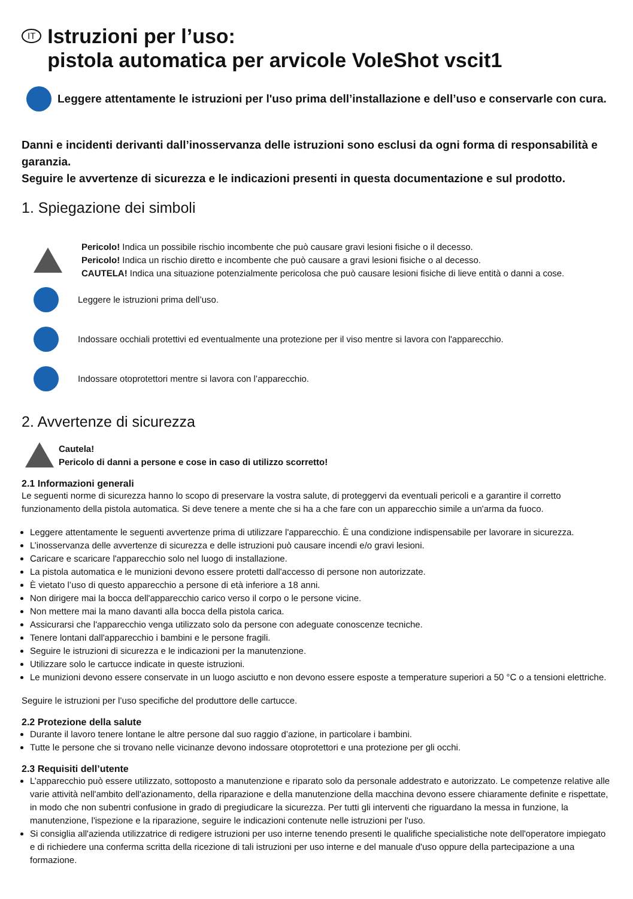IT Istruzioni per l’uso:
pistola automatica per arvicole VoleShot vscit1
Leggere attentamente le istruzioni per l'uso prima dell’installazione e dell’uso e conservarle con cura.
Danni e incidenti derivanti dall’inosservanza delle istruzioni sono esclusi da ogni forma di responsabilità e garanzia.
Seguire le avvertenze di sicurezza e le indicazioni presenti in questa documentazione e sul prodotto.
1. Spiegazione dei simboli
Pericolo! Indica un possibile rischio incombente che può causare gravi lesioni fisiche o il decesso.
Pericolo! Indica un rischio diretto e incombente che può causare a gravi lesioni fisiche o al decesso.
CAUTELA! Indica una situazione potenzialmente pericolosa che può causare lesioni fisiche di lieve entità o danni a cose.
Leggere le istruzioni prima dell’uso.
Indossare occhiali protettivi ed eventualmente una protezione per il viso mentre si lavora con l'apparecchio.
Indossare otoprotettori mentre si lavora con l’apparecchio.
2. Avvertenze di sicurezza
Cautela!
Pericolo di danni a persone e cose in caso di utilizzo scorretto!
2.1 Informazioni generali
Le seguenti norme di sicurezza hanno lo scopo di preservare la vostra salute, di proteggervi da eventuali pericoli e a garantire il corretto funzionamento della pistola automatica. Si deve tenere a mente che si ha a che fare con un apparecchio simile a un'arma da fuoco.
Leggere attentamente le seguenti avvertenze prima di utilizzare l'apparecchio. È una condizione indispensabile per lavorare in sicurezza.
L’inosservanza delle avvertenze di sicurezza e delle istruzioni può causare incendi e/o gravi lesioni.
Caricare e scaricare l'apparecchio solo nel luogo di installazione.
La pistola automatica e le munizioni devono essere protetti dall'accesso di persone non autorizzate.
È vietato l’uso di questo apparecchio a persone di età inferiore a 18 anni.
Non dirigere mai la bocca dell'apparecchio carico verso il corpo o le persone vicine.
Non mettere mai la mano davanti alla bocca della pistola carica.
Assicurarsi che l'apparecchio venga utilizzato solo da persone con adeguate conoscenze tecniche.
Tenere lontani dall'apparecchio i bambini e le persone fragili.
Seguire le istruzioni di sicurezza e le indicazioni per la manutenzione.
Utilizzare solo le cartucce indicate in queste istruzioni.
Le munizioni devono essere conservate in un luogo asciutto e non devono essere esposte a temperature superiori a 50 °C o a tensioni elettriche.
Seguire le istruzioni per l’uso specifiche del produttore delle cartucce.
2.2 Protezione della salute
Durante il lavoro tenere lontane le altre persone dal suo raggio d’azione, in particolare i bambini.
Tutte le persone che si trovano nelle vicinanze devono indossare otoprotettori e una protezione per gli occhi.
2.3 Requisiti dell’utente
L’apparecchio può essere utilizzato, sottoposto a manutenzione e riparato solo da personale addestrato e autorizzato. Le competenze relative alle varie attività nell'ambito dell'azionamento, della riparazione e della manutenzione della macchina devono essere chiaramente definite e rispettate, in modo che non subentri confusione in grado di pregiudicare la sicurezza. Per tutti gli interventi che riguardano la messa in funzione, la manutenzione, l'ispezione e la riparazione, seguire le indicazioni contenute nelle istruzioni per l'uso.
Si consiglia all'azienda utilizzatrice di redigere istruzioni per uso interne tenendo presenti le qualifiche specialistiche note dell'operatore impiegato e di richiedere una conferma scritta della ricezione di tali istruzioni per uso interne e del manuale d'uso oppure della partecipazione a una formazione.